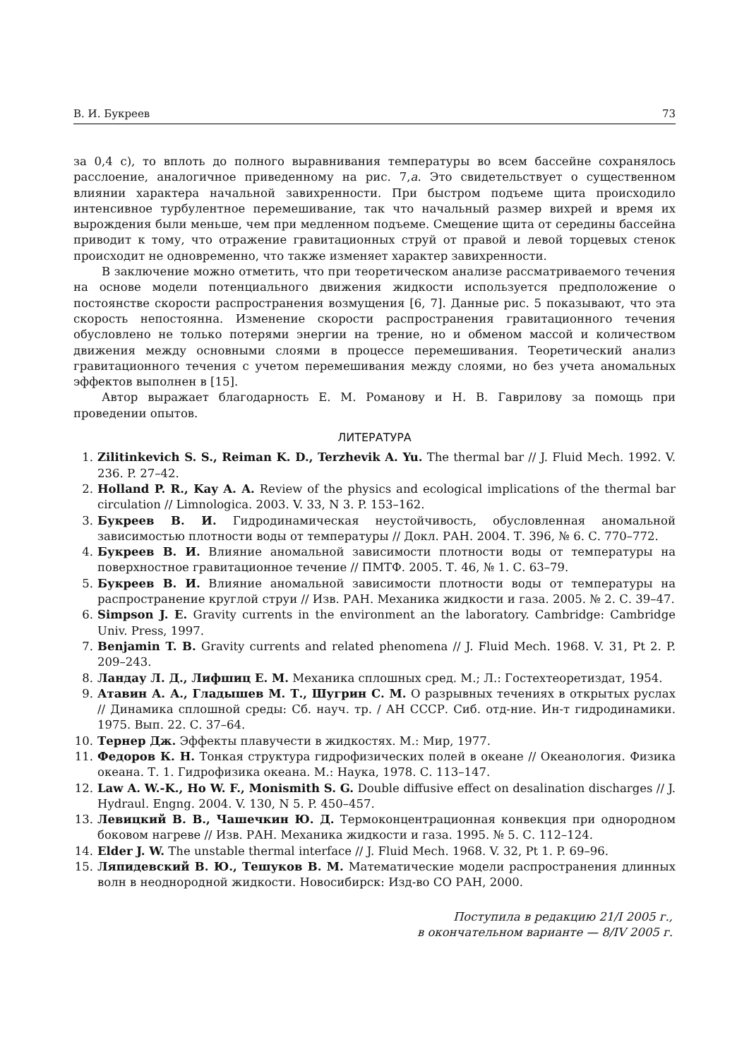В. И. Букреев 73
за 0,4 с), то вплоть до полного выравнивания температуры во всем бассейне сохранялось расслоение, аналогичное приведенному на рис. 7,a. Это свидетельствует о существенном влиянии характера начальной завихренности. При быстром подъеме щита происходило интенсивное турбулентное перемешивание, так что начальный размер вихрей и время их вырождения были меньше, чем при медленном подъеме. Смещение щита от середины бассейна приводит к тому, что отражение гравитационных струй от правой и левой торцевых стенок происходит не одновременно, что также изменяет характер завихренности.
В заключение можно отметить, что при теоретическом анализе рассматриваемого течения на основе модели потенциального движения жидкости используется предположение о постоянстве скорости распространения возмущения [6, 7]. Данные рис. 5 показывают, что эта скорость непостоянна. Изменение скорости распространения гравитационного течения обусловлено не только потерями энергии на трение, но и обменом массой и количеством движения между основными слоями в процессе перемешивания. Теоретический анализ гравитационного течения с учетом перемешивания между слоями, но без учета аномальных эффектов выполнен в [15].
Автор выражает благодарность Е. М. Романову и Н. В. Гаврилову за помощь при проведении опытов.
ЛИТЕРАТУРА
1. Zilitinkevich S. S., Reiman K. D., Terzhevik A. Yu. The thermal bar // J. Fluid Mech. 1992. V. 236. P. 27–42.
2. Holland P. R., Kay A. A. Review of the physics and ecological implications of the thermal bar circulation // Limnologica. 2003. V. 33, N 3. P. 153–162.
3. Букреев В. И. Гидродинамическая неустойчивость, обусловленная аномальной зависимостью плотности воды от температуры // Докл. РАН. 2004. Т. 396, № 6. С. 770–772.
4. Букреев В. И. Влияние аномальной зависимости плотности воды от температуры на поверхностное гравитационное течение // ПМТФ. 2005. Т. 46, № 1. С. 63–79.
5. Букреев В. И. Влияние аномальной зависимости плотности воды от температуры на распространение круглой струи // Изв. РАН. Механика жидкости и газа. 2005. № 2. С. 39–47.
6. Simpson J. E. Gravity currents in the environment an the laboratory. Cambridge: Cambridge Univ. Press, 1997.
7. Benjamin T. B. Gravity currents and related phenomena // J. Fluid Mech. 1968. V. 31, Pt 2. P. 209–243.
8. Ландау Л. Д., Лифшиц Е. М. Механика сплошных сред. М.; Л.: Гостехтеоретиздат, 1954.
9. Атавин А. А., Гладышев М. Т., Шугрин С. М. О разрывных течениях в открытых руслах // Динамика сплошной среды: Сб. науч. тр. / АН СССР. Сиб. отд-ние. Ин-т гидродинамики. 1975. Вып. 22. С. 37–64.
10. Тернер Дж. Эффекты плавучести в жидкостях. М.: Мир, 1977.
11. Федоров К. Н. Тонкая структура гидрофизических полей в океане // Океанология. Физика океана. Т. 1. Гидрофизика океана. М.: Наука, 1978. С. 113–147.
12. Law A. W.-K., Ho W. F., Monismith S. G. Double diffusive effect on desalination discharges // J. Hydraul. Engng. 2004. V. 130, N 5. P. 450–457.
13. Левицкий В. В., Чашечкин Ю. Д. Термоконцентрационная конвекция при однородном боковом нагреве // Изв. РАН. Механика жидкости и газа. 1995. № 5. С. 112–124.
14. Elder J. W. The unstable thermal interface // J. Fluid Mech. 1968. V. 32, Pt 1. P. 69–96.
15. Ляпидевский В. Ю., Тешуков В. М. Математические модели распространения длинных волн в неоднородной жидкости. Новосибирск: Изд-во СО РАН, 2000.
Поступила в редакцию 21/I 2005 г.,
в окончательном варианте — 8/IV 2005 г.